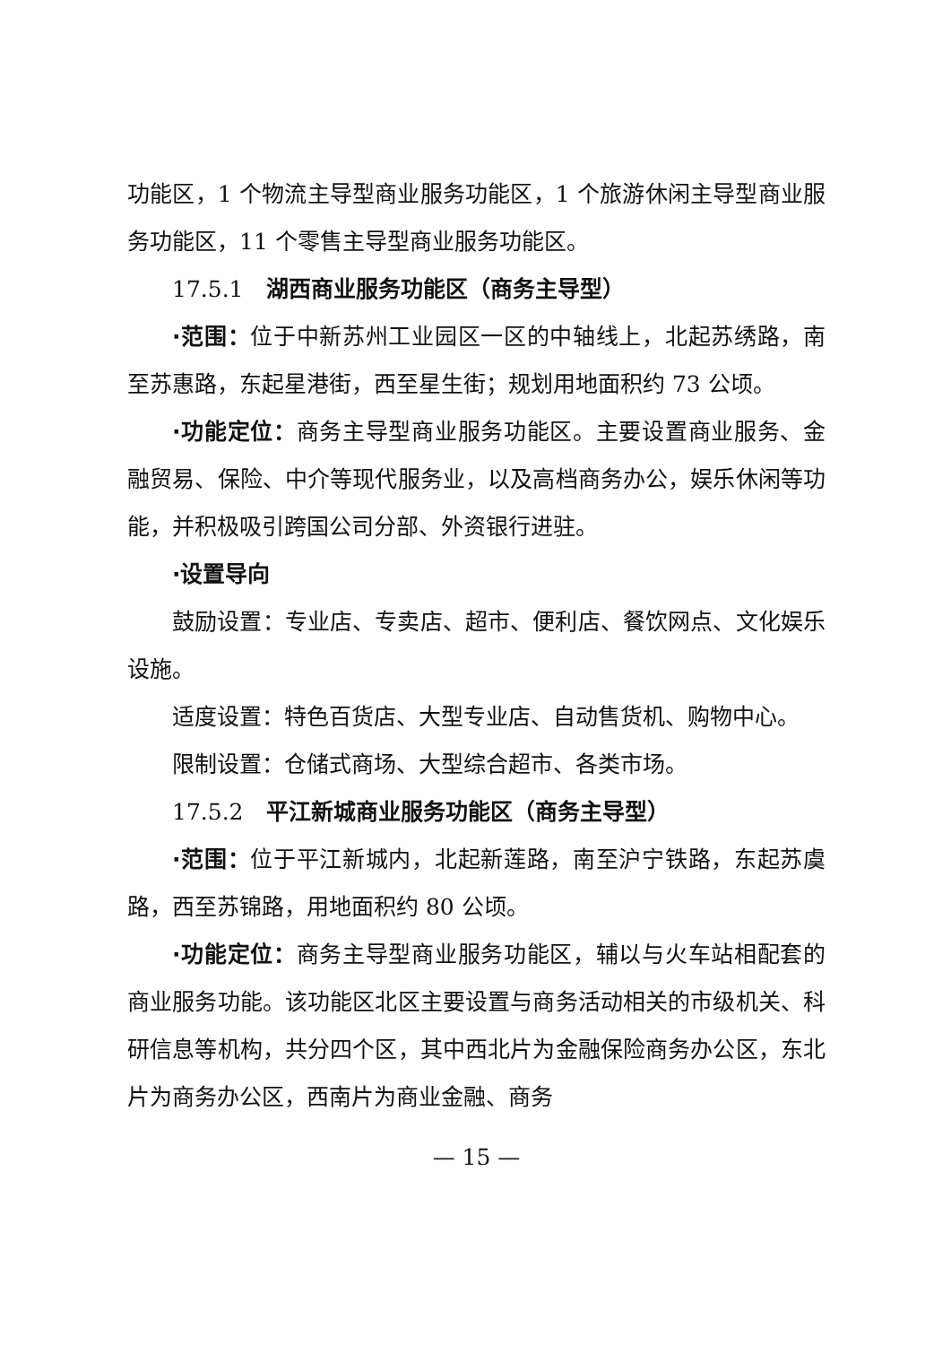功能区，1 个物流主导型商业服务功能区，1 个旅游休闲主导型商业服务功能区，11 个零售主导型商业服务功能区。
17.5.1　湖西商业服务功能区（商务主导型）
·范围：位于中新苏州工业园区一区的中轴线上，北起苏绣路，南至苏惠路，东起星港街，西至星生街；规划用地面积约 73 公顷。
·功能定位：商务主导型商业服务功能区。主要设置商业服务、金融贸易、保险、中介等现代服务业，以及高档商务办公，娱乐休闲等功能，并积极吸引跨国公司分部、外资银行进驻。
·设置导向
鼓励设置：专业店、专卖店、超市、便利店、餐饮网点、文化娱乐设施。
适度设置：特色百货店、大型专业店、自动售货机、购物中心。
限制设置：仓储式商场、大型综合超市、各类市场。
17.5.2　平江新城商业服务功能区（商务主导型）
·范围：位于平江新城内，北起新莲路，南至沪宁铁路，东起苏虞路，西至苏锦路，用地面积约 80 公顷。
·功能定位：商务主导型商业服务功能区，辅以与火车站相配套的商业服务功能。该功能区北区主要设置与商务活动相关的市级机关、科研信息等机构，共分四个区，其中西北片为金融保险商务办公区，东北片为商务办公区，西南片为商业金融、商务
— 15 —